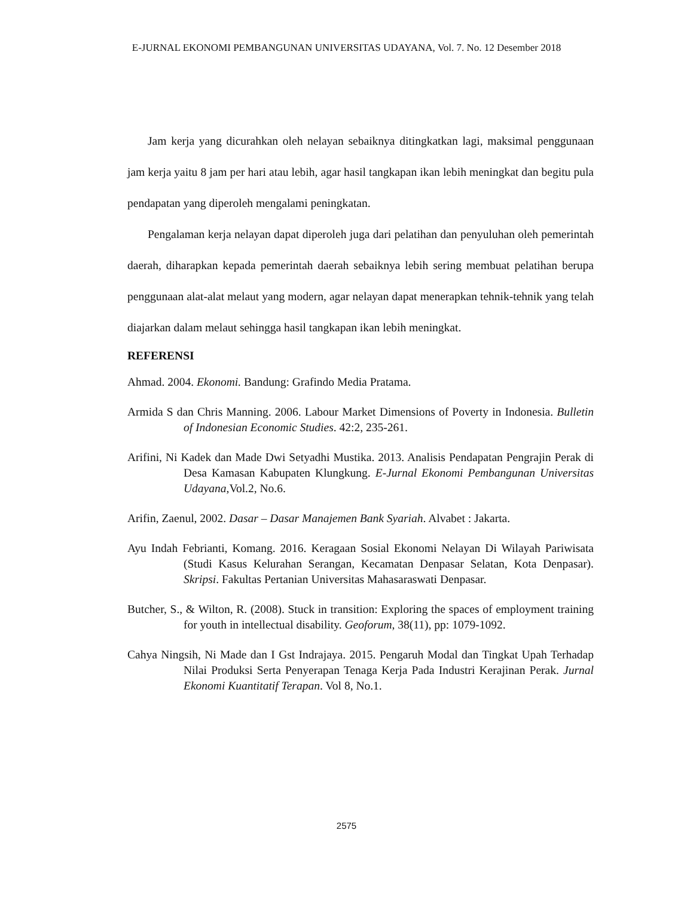E-JURNAL EKONOMI PEMBANGUNAN UNIVERSITAS UDAYANA, Vol. 7. No. 12 Desember 2018
Jam kerja yang dicurahkan oleh nelayan sebaiknya ditingkatkan lagi, maksimal penggunaan jam kerja yaitu 8 jam per hari atau lebih, agar hasil tangkapan ikan lebih meningkat dan begitu pula pendapatan yang diperoleh mengalami peningkatan.
Pengalaman kerja nelayan dapat diperoleh juga dari pelatihan dan penyuluhan oleh pemerintah daerah, diharapkan kepada pemerintah daerah sebaiknya lebih sering membuat pelatihan berupa penggunaan alat-alat melaut yang modern, agar nelayan dapat menerapkan tehnik-tehnik yang telah diajarkan dalam melaut sehingga hasil tangkapan ikan lebih meningkat.
REFERENSI
Ahmad. 2004. Ekonomi. Bandung: Grafindo Media Pratama.
Armida S dan Chris Manning. 2006. Labour Market Dimensions of Poverty in Indonesia. Bulletin of Indonesian Economic Studies. 42:2, 235-261.
Arifini, Ni Kadek dan Made Dwi Setyadhi Mustika. 2013. Analisis Pendapatan Pengrajin Perak di Desa Kamasan Kabupaten Klungkung. E-Jurnal Ekonomi Pembangunan Universitas Udayana,Vol.2, No.6.
Arifin, Zaenul, 2002. Dasar – Dasar Manajemen Bank Syariah. Alvabet : Jakarta.
Ayu Indah Febrianti, Komang. 2016. Keragaan Sosial Ekonomi Nelayan Di Wilayah Pariwisata (Studi Kasus Kelurahan Serangan, Kecamatan Denpasar Selatan, Kota Denpasar). Skripsi. Fakultas Pertanian Universitas Mahasaraswati Denpasar.
Butcher, S., & Wilton, R. (2008). Stuck in transition: Exploring the spaces of employment training for youth in intellectual disability. Geoforum, 38(11), pp: 1079-1092.
Cahya Ningsih, Ni Made dan I Gst Indrajaya. 2015. Pengaruh Modal dan Tingkat Upah Terhadap Nilai Produksi Serta Penyerapan Tenaga Kerja Pada Industri Kerajinan Perak. Jurnal Ekonomi Kuantitatif Terapan. Vol 8, No.1.
2575